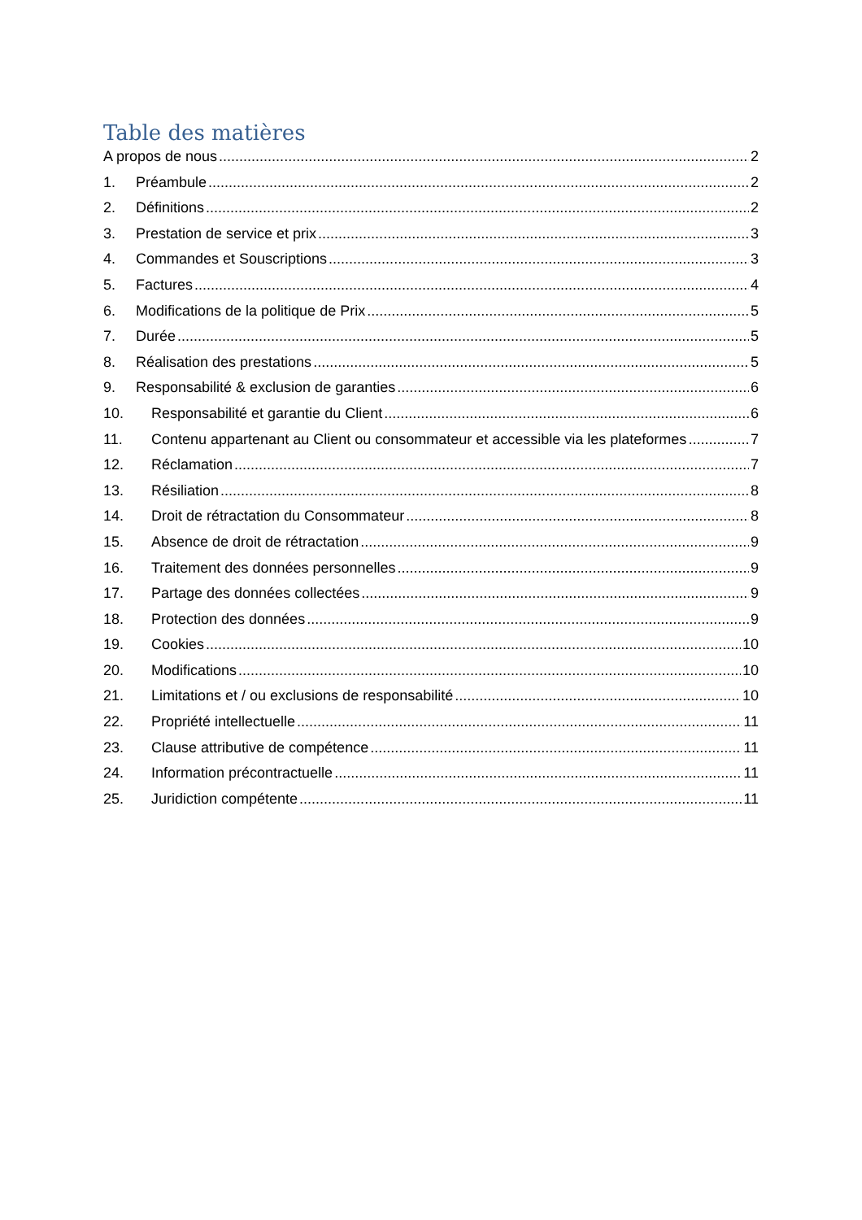Table des matières
A propos de nous 2
1. Préambule 2
2. Définitions 2
3. Prestation de service et prix 3
4. Commandes et Souscriptions 3
5. Factures 4
6. Modifications de la politique de Prix 5
7. Durée 5
8. Réalisation des prestations 5
9. Responsabilité & exclusion de garanties 6
10. Responsabilité et garantie du Client 6
11. Contenu appartenant au Client ou consommateur et accessible via les plateformes 7
12. Réclamation 7
13. Résiliation 8
14. Droit de rétractation du Consommateur 8
15. Absence de droit de rétractation 9
16. Traitement des données personnelles 9
17. Partage des données collectées 9
18. Protection des données 9
19. Cookies 10
20. Modifications 10
21. Limitations et / ou exclusions de responsabilité 10
22. Propriété intellectuelle 11
23. Clause attributive de compétence 11
24. Information précontractuelle 11
25. Juridiction compétente 11